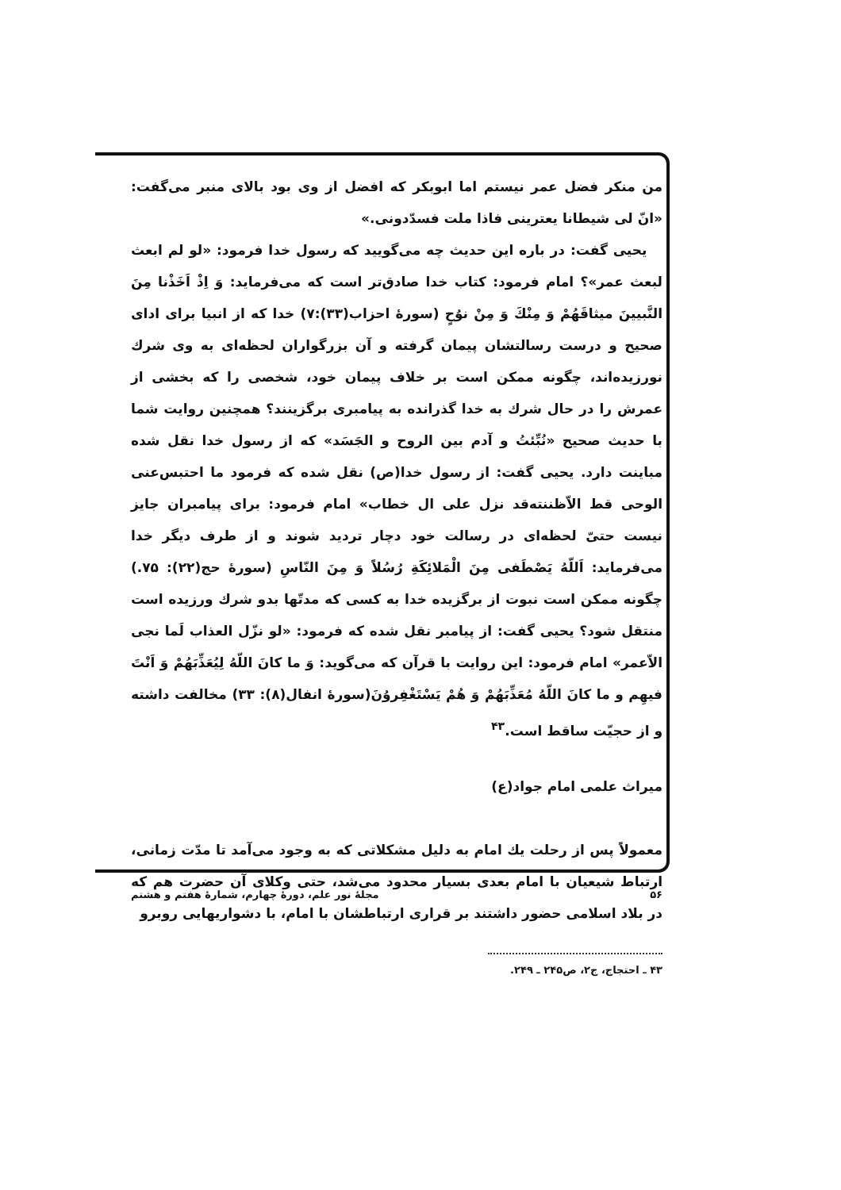من منکر فضل عمر نیستم اما ابوبکر که افضل از وی بود بالای منبر می‌گفت: «انّ لی شیطانا یعترینی فاذا ملت فسدّدونی.»
یحیی گفت: در باره این حدیث چه می‌گویید که رسول خدا فرمود: «لو لم ابعث لبعث عمر»؟ امام فرمود: کتاب خدا صادق‌تر است که می‌فرماید: وَ اِذْ اَخَذْنا مِنَ النَّبیینَ میثاقَهُمْ وَ مِنْكَ وَ مِنْ نوُحٍ (سورهٔ احزاب(۳۳):۷) خدا که از انبیا برای ادای صحیح و درست رسالتشان پیمان گرفته و آن بزرگواران لحظه‌ای به وی شرك نورزیده‌اند، چگونه ممکن است بر خلاف پیمان خود، شخصی را که بخشی از عمرش را در حال شرك به خدا گذرانده به پیامبری برگزینند؟ همچنین روایت شما با حدیث صحیح «نُبِّئتُ و آدم بین الروح و الجَسَد» که از رسول خدا نقل شده مباینت دارد. یحیی گفت: از رسول خدا(ص) نقل شده که فرمود ما احتبس‌عنی الوحی قط الاّظننته‌قد نزل علی ال خطاب» امام فرمود: برای پیامبران جایز نیست حتیّ لحظه‌ای در رسالت خود دچار تردید شوند و از طرف دیگر خدا می‌فرماید: اَللّهُ یَصْطَفی مِنَ الْمَلائِکَةِ رُسُلاً وَ مِنَ النّاسِ (سورهٔ حج(۲۲): ۷۵.) چگونه ممکن است نبوت از برگزیده خدا به کسی که مدتّها بدو شرك ورزیده است منتقل شود؟ یحیی گفت: از پیامبر نقل شده که فرمود: «لو نزّل العذاب لَما نجی الاّعمر» امام فرمود: این روایت با قرآن که می‌گوید: وَ ما کانَ اللّهُ لِیُعَذِّبَهُمْ وَ اَنْتَ فیهِم و ما کانَ اللّهُ مُعَذِّبَهُمْ وَ هُمْ یَسْتَغْفِروُنَ(سورهٔ انفال(۸): ۳۳) مخالفت داشته و از حجیّت ساقط است.<sup>۴۳</sup>
میراث علمی امام جواد(ع)
معمولاً پس از رحلت یك امام به دلیل مشکلاتی که به وجود می‌آمد تا مدّت زمانی، ارتباط شیعیان با امام بعدی بسیار محدود می‌شد، حتی وکلای آن حضرت هم که در بلاد اسلامی حضور داشتند بر قراری ارتباطشان با امام، با دشواریهایی روبرو
۴۳ ـ احتجاج، ج۲، ص۲۴۵ ـ ۲۴۹.
۵۶ مجلهٔ نور علم، دورهٔ چهارم، شمارهٔ هفتم و هشتم